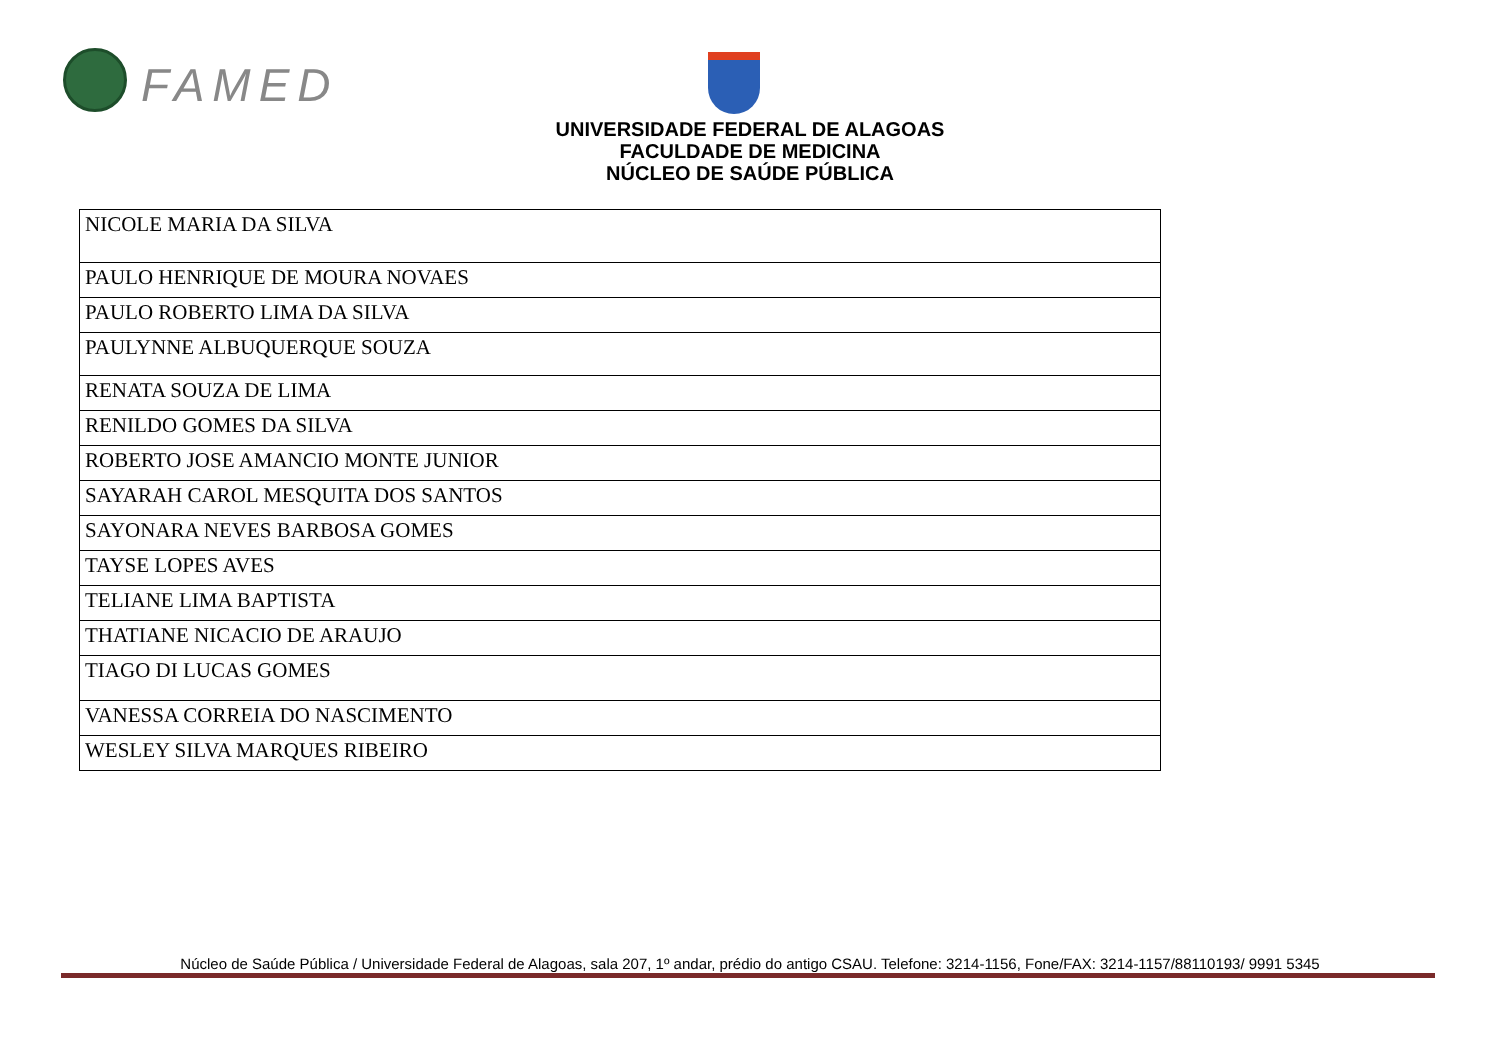FAMED
UNIVERSIDADE FEDERAL DE ALAGOAS
FACULDADE DE MEDICINA
NÚCLEO DE SAÚDE PÚBLICA
| NICOLE MARIA DA SILVA |
| PAULO HENRIQUE DE MOURA NOVAES |
| PAULO ROBERTO LIMA DA SILVA |
| PAULYNNE ALBUQUERQUE SOUZA |
| RENATA SOUZA DE LIMA |
| RENILDO GOMES DA SILVA |
| ROBERTO JOSE AMANCIO MONTE JUNIOR |
| SAYARAH CAROL MESQUITA DOS SANTOS |
| SAYONARA NEVES BARBOSA GOMES |
| TAYSE LOPES AVES |
| TELIANE LIMA BAPTISTA |
| THATIANE NICACIO DE ARAUJO |
| TIAGO DI LUCAS GOMES |
| VANESSA CORREIA DO NASCIMENTO |
| WESLEY SILVA MARQUES RIBEIRO |
Núcleo de Saúde Pública / Universidade Federal de Alagoas, sala 207, 1º andar, prédio do antigo CSAU. Telefone: 3214-1156, Fone/FAX: 3214-1157/88110193/ 9991 5345